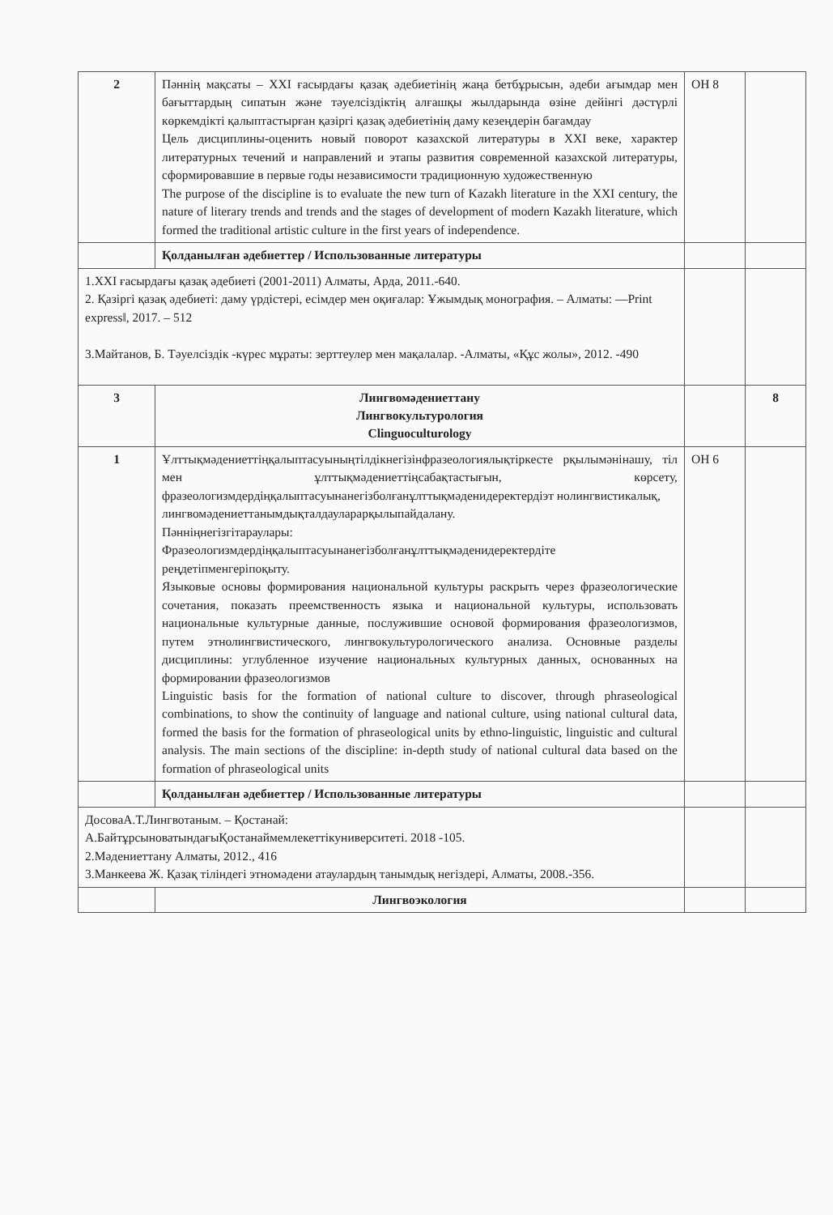| 2 | Пәннің мақсаты – XXI ғасырдағы қазақ әдебиетінің жаңа бетбұрысын, әдеби ағымдар мен бағыттардың сипатын және тәуелсіздіктің алғашқы жылдарында өзіне дейінгі дәстүрлі көркемдікті қалыптастырған қазіргі қазақ әдебиетінің даму кезеңдерін бағамдау Цель дисциплины-оценить новый поворот казахской литературы в XXI веке, характер литературных течений и направлений и этапы развития современной казахской литературы, сформировавшие в первые годы независимости традиционную художественную The purpose of the discipline is to evaluate the new turn of Kazakh literature in the XXI century, the nature of literary trends and trends and the stages of development of modern Kazakh literature, which formed the traditional artistic culture in the first years of independence. | ОН 8 | |
| | Қолданылған әдебиеттер / Использованные литературы | | |
| 1.XXI ғасырдағы қазақ әдебиеті (2001-2011) Алматы, Арда, 2011.-640. 2. Қазіргі қазақ әдебиеті: даму үрдістері, есімдер мен оқиғалар: Ұжымдық монография. – Алматы: ―Print express‖, 2017. – 512 3.Майтанов, Б. Тәуелсіздік -күрес мұраты: зерттеулер мен мақалалар. -Алматы, «Құс жолы», 2012. -490 | | | |
| 3 | Лингвомәдениеттану Лингвокультурология Clinguoculturology | | 8 |
| 1 | Ұлттықмәдениеттіңқалыптасуыныңтілдікнегізінфразеологиялықтіркесте рқылымәнінашу, тіл мен ұлттықмәдениеттіңсабақтастығын, көрсету, фразеологизмдердіңқалыптасуынанегізболғанұлттықмәденидеректердіэт нолингвистикалық, лингвомәдениеттанымдықталдауларарқылыпайдалану. Пәнніңнегізгітараулары: Фразеологизмдердіңқалыптасуынанегізболғанұлттықмәденидеректердіте реңдетіпменгеріпоқыту. Языковые основы формирования национальной культуры раскрыть через фразеологические сочетания, показать преемственность языка и национальной культуры, использовать национальные культурные данные, послужившие основой формирования фразеологизмов, путем этнолингвистического, лингвокультурологического анализа. Основные разделы дисциплины: углубленное изучение национальных культурных данных, основанных на формировании фразеологизмов Linguistic basis for the formation of national culture to discover, through phraseological combinations, to show the continuity of language and national culture, using national cultural data, formed the basis for the formation of phraseological units by ethno-linguistic, linguistic and cultural analysis. The main sections of the discipline: in-depth study of national cultural data based on the formation of phraseological units | ОН 6 | |
| | Қолданылған әдебиеттер / Использованные литературы | | |
| ДосоваА.Т.Лингвотаным. – Қостанай: А.БайтұрсыноватындағыҚостанаймемлекеттікуниверситеті. 2018 -105. 2.Мәдениеттану Алматы, 2012., 416 3.Манкеева Ж. Қазақ тіліндегі этномәдени атаулардың танымдық негіздері, Алматы, 2008.-356. | | | |
| | Лингвоэкология | | |